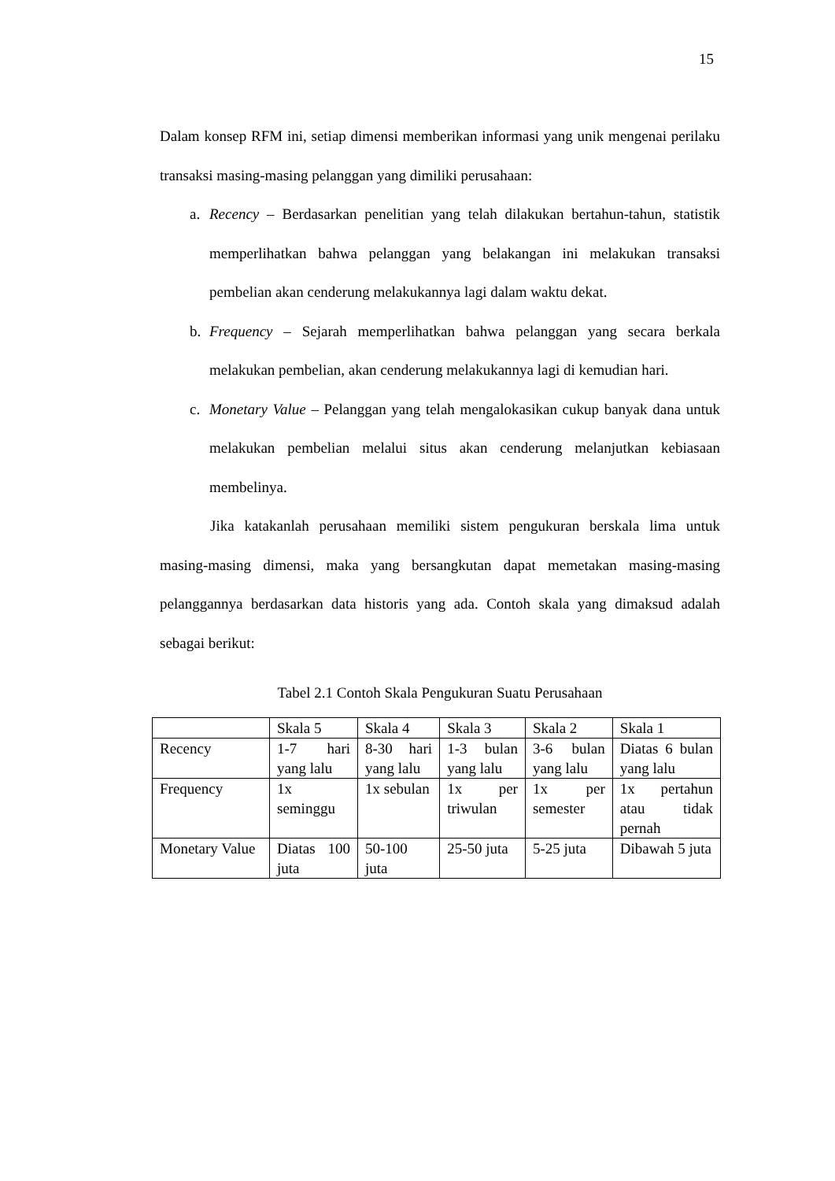15
Dalam konsep RFM ini, setiap dimensi memberikan informasi yang unik mengenai perilaku transaksi masing-masing pelanggan yang dimiliki perusahaan:
a. Recency – Berdasarkan penelitian yang telah dilakukan bertahun-tahun, statistik memperlihatkan bahwa pelanggan yang belakangan ini melakukan transaksi pembelian akan cenderung melakukannya lagi dalam waktu dekat.
b. Frequency – Sejarah memperlihatkan bahwa pelanggan yang secara berkala melakukan pembelian, akan cenderung melakukannya lagi di kemudian hari.
c. Monetary Value – Pelanggan yang telah mengalokasikan cukup banyak dana untuk melakukan pembelian melalui situs akan cenderung melanjutkan kebiasaan membelinya.
Jika katakanlah perusahaan memiliki sistem pengukuran berskala lima untuk masing-masing dimensi, maka yang bersangkutan dapat memetakan masing-masing pelanggannya berdasarkan data historis yang ada. Contoh skala yang dimaksud adalah sebagai berikut:
Tabel 2.1 Contoh Skala Pengukuran Suatu Perusahaan
| | Skala 5 | Skala 4 | Skala 3 | Skala 2 | Skala 1 |
| Recency | 1-7 hari yang lalu | 8-30 hari yang lalu | 1-3 bulan yang lalu | 3-6 bulan yang lalu | Diatas 6 bulan yang lalu |
| Frequency | 1x seminggu | 1x sebulan | 1x per triwulan | 1x per semester | 1x pertahun atau tidak pernah |
| Monetary Value | Diatas 100 juta | 50-100 juta | 25-50 juta | 5-25 juta | Dibawah 5 juta |